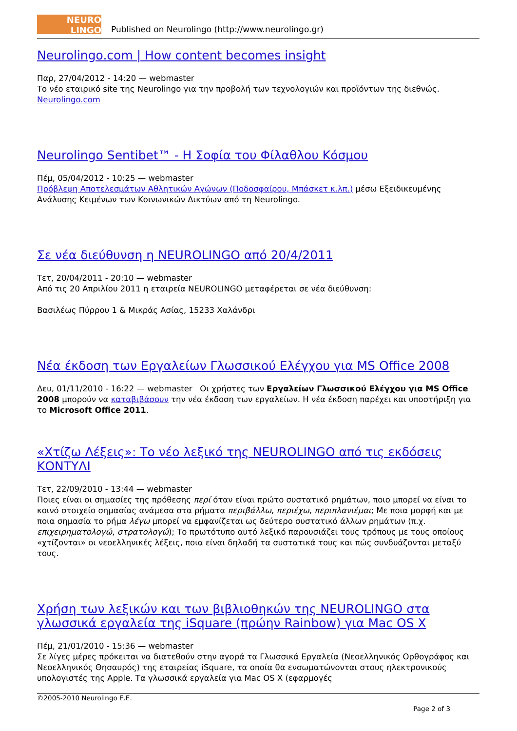NEURO LINGO
Published on Neurolingo (http://www.neurolingo.gr)
Neurolingo.com | How content becomes insight
Παρ, 27/04/2012 - 14:20 — webmaster
Το νέο εταιρικό site της Neurolingo για την προβολή των τεχνολογιών και προϊόντων της διεθνώς.
Neurolingo.com
Neurolingo Sentibet™ - Η Σοφία του Φίλαθλου Κόσμου
Πέμ, 05/04/2012 - 10:25 — webmaster
Πρόβλεψη Αποτελεσμάτων Αθλητικών Αγώνων (Ποδοσφαίρου, Μπάσκετ κ.λπ.) μέσω Εξειδικευμένης Ανάλυσης Κειμένων των Κοινωνικών Δικτύων από τη Neurolingo.
Σε νέα διεύθυνση η NEUROLINGO από 20/4/2011
Τετ, 20/04/2011 - 20:10 — webmaster
Από τις 20 Απριλίου 2011 η εταιρεία NEUROLINGO μεταφέρεται σε νέα διεύθυνση:
Βασιλέως Πύρρου 1 & Μικράς Ασίας, 15233 Χαλάνδρι
Νέα έκδοση των Εργαλείων Γλωσσικού Ελέγχου για MS Office 2008
Δευ, 01/11/2010 - 16:22 — webmaster Οι χρήστες των Εργαλείων Γλωσσικού Ελέγχου για MS Office 2008 μπορούν να καταβιβάσουν την νέα έκδοση των εργαλείων. Η νέα έκδοση παρέχει και υποστήριξη για το Microsoft Office 2011.
«Χτίζω Λέξεις»: Το νέο λεξικό της NEUROLINGO από τις εκδόσεις ΚΟΝΤΥΛΙ
Τετ, 22/09/2010 - 13:44 — webmaster
Ποιες είναι οι σημασίες της πρόθεσης περί όταν είναι πρώτο συστατικό ρημάτων, ποιο μπορεί να είναι το κοινό στοιχείο σημασίας ανάμεσα στα ρήματα περιβάλλω, περιέχω, περιπλανιέμαι; Με ποια μορφή και με ποια σημασία το ρήμα λέγω μπορεί να εμφανίζεται ως δεύτερο συστατικό άλλων ρημάτων (π.χ. επιχειρηματολογώ, στρατολογώ); Το πρωτότυπο αυτό λεξικό παρουσιάζει τους τρόπους με τους οποίους «χτίζονται» οι νεοελληνικές λέξεις, ποια είναι δηλαδή τα συστατικά τους και πώς συνδυάζονται μεταξύ τους.
Χρήση των λεξικών και των βιβλιοθηκών της NEUROLINGO στα γλωσσικά εργαλεία της iSquare (πρώην Rainbow) για Mac OS X
Πέμ, 21/01/2010 - 15:36 — webmaster
Σε λίγες μέρες πρόκειται να διατεθούν στην αγορά τα Γλωσσικά Εργαλεία (Νεοελληνικός Ορθογράφος και Νεοελληνικός Θησαυρός) της εταιρείας iSquare, τα οποία θα ενσωματώνονται στους ηλεκτρονικούς υπολογιστές της Apple. Τα γλωσσικά εργαλεία για Mac OS X (εφαρμογές
©2005-2010 Neurolingo E.E.
Page 2 of 3